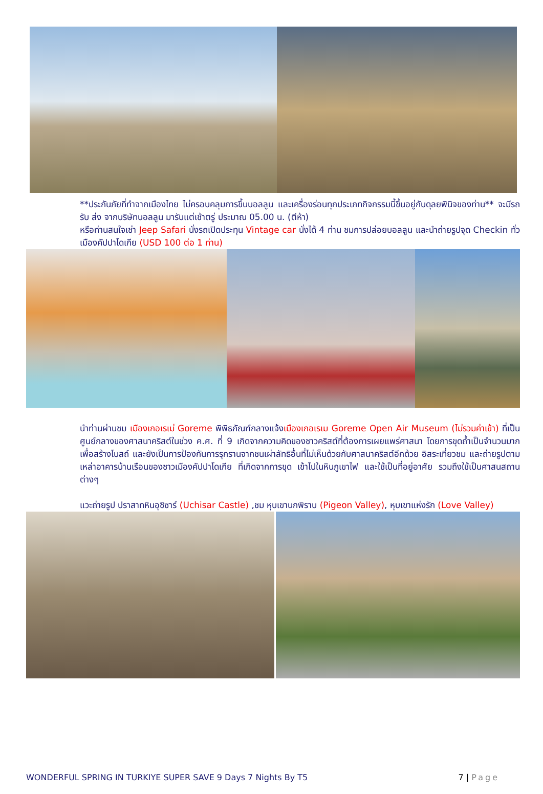**ประกันภัยที่ทำจากเมืองไทย ไม่ครอบคลุมการขึ้นบอลลูน และเครื่องร่อนทุกประเภทกิจกรรมนี้ขึ้นอยู่กับดุลยพินิจของท่าน** จะมีรถรับ ส่ง จากบริษัทบอลลูน มารับแต่เช้าตรู่ ประมาณ 05.00 น. (ตีห้า)
หรือท่านสนใจเช่า Jeep Safari นั่งรถเปิดประทุน Vintage car นั่งได้ 4 ท่าน ชมการปล่อยบอลลูน และนำถ่ายรูปจุด Checkin ทั่วเมืองคัปปาโดเกีย (USD 100 ต่อ 1 ท่าน)
นำท่านผ่านชม เมืองเกอเรเม่ Goreme พิพิธภัณฑ์กลางแจ้งเมืองเกอเรเม Goreme Open Air Museum (ไม่รวมค่าเข้า) ที่เป็นศูนย์กลางของศาสนาคริสต์ในช่วง ค.ศ. ที่ 9 เกิดจากความคิดของชาวคริสต์ที่ต้องการเผยแพร่ศาสนา โดยการขุดถ้ำเป็นจำนวนมากเพื่อสร้างโบสถ์ และยังเป็นการป้องกันการรุกรานจากชนเผ่าลัทธิอื่นที่ไม่เห็นด้วยกับศาสนาคริสต์อีกด้วย อิสระเที่ยวชม และถ่ายรูปตามเหล่าอาคารบ้านเรือนของชาวเมืองคัปปาโดเกีย ที่เกิดจากการขุด เข้าไปในหินภูเขาไฟ และใช้เป็นที่อยู่อาศัย รวมถึงใช้เป็นศาสนสถานต่างๆ
แวะถ่ายรูป ปราสาทหินอุชิซาร์ (Uchisar Castle) ,ชม หุบเขานกพิราบ (Pigeon Valley), หุบเขาแห่งรัก (Love Valley)
WONDERFUL SPRING IN TURKIYE SUPER SAVE 9 Days 7 Nights By T5 7 | Page